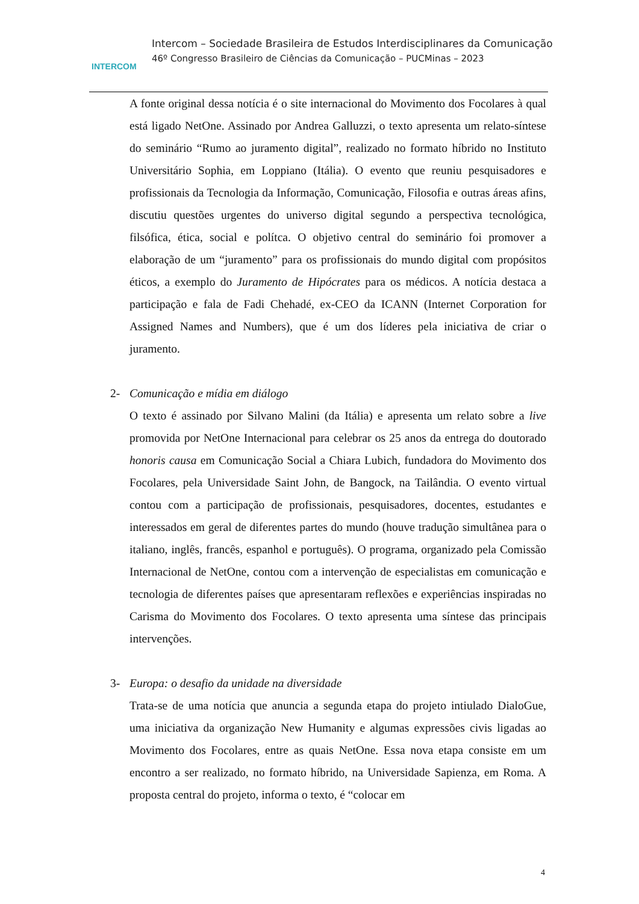INTERCOM
Intercom – Sociedade Brasileira de Estudos Interdisciplinares da Comunicação
46º Congresso Brasileiro de Ciências da Comunicação – PUCMinas – 2023
A fonte original dessa notícia é o site internacional do Movimento dos Focolares à qual está ligado NetOne. Assinado por Andrea Galluzzi, o texto apresenta um relato-síntese do seminário “Rumo ao juramento digital”, realizado no formato híbrido no Instituto Universitário Sophia, em Loppiano (Itália). O evento que reuniu pesquisadores e profissionais da Tecnologia da Informação, Comunicação, Filosofia e outras áreas afins, discutiu questões urgentes do universo digital segundo a perspectiva tecnológica, filsófica, ética, social e polítca. O objetivo central do seminário foi promover a elaboração de um “juramento” para os profissionais do mundo digital com propósitos éticos, a exemplo do Juramento de Hipócrates para os médicos. A notícia destaca a participação e fala de Fadi Chehadé, ex-CEO da ICANN (Internet Corporation for Assigned Names and Numbers), que é um dos líderes pela iniciativa de criar o juramento.
2- Comunicação e mídia em diálogo
O texto é assinado por Silvano Malini (da Itália) e apresenta um relato sobre a live promovida por NetOne Internacional para celebrar os 25 anos da entrega do doutorado honoris causa em Comunicação Social a Chiara Lubich, fundadora do Movimento dos Focolares, pela Universidade Saint John, de Bangock, na Tailândia. O evento virtual contou com a participação de profissionais, pesquisadores, docentes, estudantes e interessados em geral de diferentes partes do mundo (houve tradução simultânea para o italiano, inglês, francês, espanhol e português). O programa, organizado pela Comissão Internacional de NetOne, contou com a intervenção de especialistas em comunicação e tecnologia de diferentes países que apresentaram reflexões e experiências inspiradas no Carisma do Movimento dos Focolares. O texto apresenta uma síntese das principais intervenções.
3- Europa: o desafio da unidade na diversidade
Trata-se de uma notícia que anuncia a segunda etapa do projeto intiulado DialoGue, uma iniciativa da organização New Humanity e algumas expressões civis ligadas ao Movimento dos Focolares, entre as quais NetOne. Essa nova etapa consiste em um encontro a ser realizado, no formato híbrido, na Universidade Sapienza, em Roma. A proposta central do projeto, informa o texto, é “colocar em
4